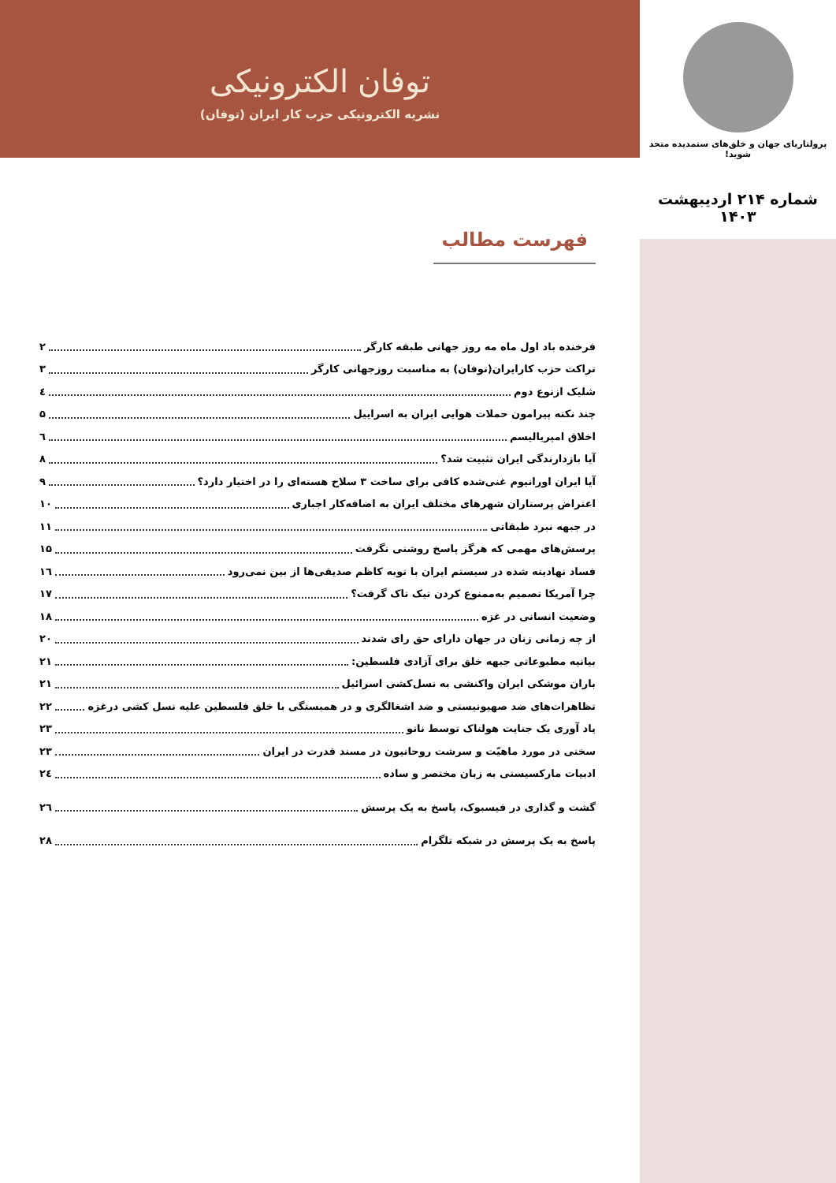پرولتاریای جهان و خلق‌های ستمدیده متحد شوید!
شماره ۲۱۴ اردیبهشت ۱۴۰۳
توفان الکترونیکی
نشریه الکترونیکی حزب کار ایران (توفان)
فهرست مطالب
فرخنده باد اول ماه مه روز جهانی طبقه کارگر ۲
تراکت حزب کارایران(توفان) به مناسبت روزجهانی کارگر ۳
شلیک ازنوع دوم ٤
چند نکته پیرامون حملات هوایی ایران به اسراییل ۵
اخلاق امپریالیسم ٦
آیا بازدارندگی ایران تثبیت شد؟ ۸
آیا ایران اورانیوم غنی‌شده کافی برای ساخت ۳ سلاح هسته‌ای را در اختیار دارد؟ ۹
اعتراض پرستاران شهرهای مختلف ایران به اضافه‌کار اجباری ۱۰
در جبهه نبرد طبقاتی ۱۱
پرسش‌های مهمی که هرگز پاسخ روشنی نگرفت ۱۵
فساد نهادینه شده در سیستم ایران با توبه کاظم صدیقی‌ها از بین نمی‌رود ۱٦
چرا آمریکا تصمیم به‌ممنوع کردن تیک تاک گرفت؟ ۱۷
وضعیت انسانی در غزه ۱۸
از چه زمانی زنان در جهان دارای حق رای شدند ۲۰
بیانیه مطبوعاتی جبهه خلق برای آزادی فلسطین: ۲۱
باران موشکی ایران واکنشی به نسل‌کشی اسرائیل ۲۱
تظاهرات‌های ضد صهیونیستی و ضد اشغالگری و در همبستگی با خلق فلسطین علیه نسل کشی درغزه ۲۲
یاد آوری یک جنایت هولناک توسط ناتو ۲۳
سخنی در مورد ماهیّت و سرشت روحانیون در مسند قدرت در ایران ۲۳
ادبیات مارکسیستی به زبان مختصر و ساده ۲٤
گشت و گذاری در فیسبوک، پاسخ به یک پرسش ۲٦
پاسخ به یک پرسش در شبکه تلگرام ۲۸